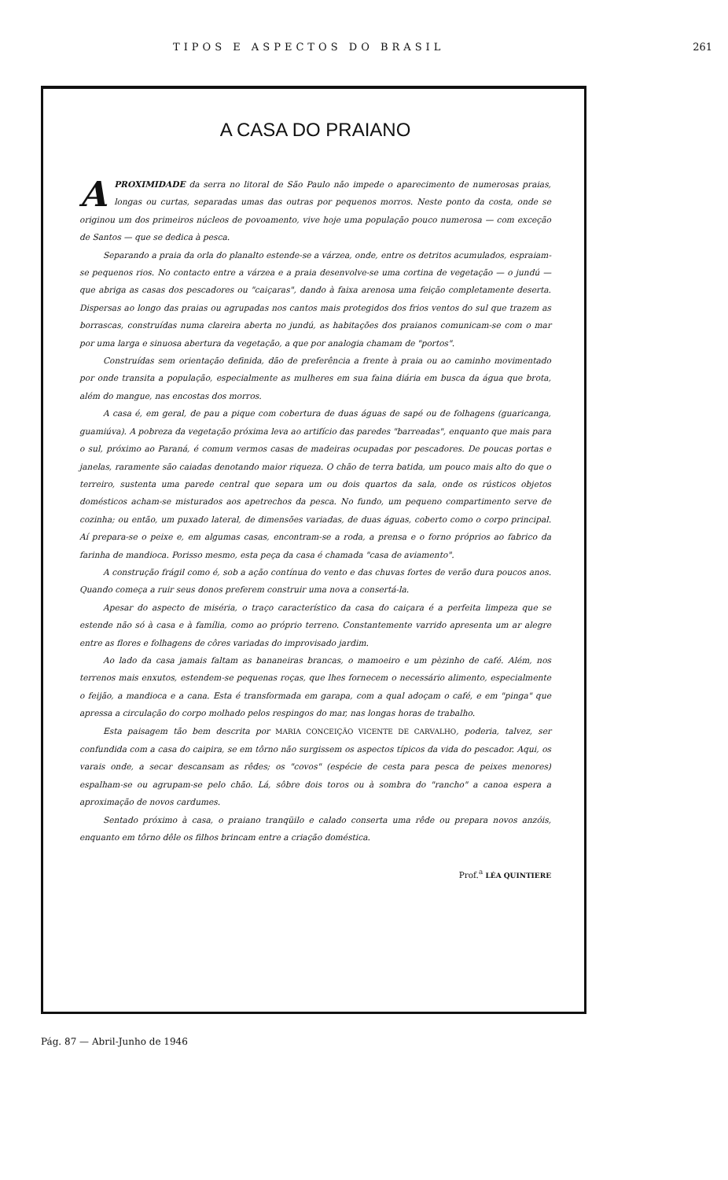TIPOS E ASPECTOS DO BRASIL 261
A CASA DO PRAIANO
APROXIMIDADE da serra no litoral de São Paulo não impede o aparecimento de numerosas praias, longas ou curtas, separadas umas das outras por pequenos morros. Neste ponto da costa, onde se originou um dos primeiros núcleos de povoamento, vive hoje uma população pouco numerosa — com exceção de Santos — que se dedica à pesca.
Separando a praia da orla do planalto estende-se a várzea, onde, entre os detritos acumulados, espraiam-se pequenos rios. No contacto entre a várzea e a praia desenvolve-se uma cortina de vegetação — o jundú — que abriga as casas dos pescadores ou "caiçaras", dando à faixa arenosa uma feição completamente deserta. Dispersas ao longo das praias ou agrupadas nos cantos mais protegidos dos frios ventos do sul que trazem as borrascas, construídas numa clareira aberta no jundú, as habitações dos praianos comunicam-se com o mar por uma larga e sinuosa abertura da vegetação, a que por analogia chamam de "portos".
Construídas sem orientação definida, dão de preferência a frente à praia ou ao caminho movimentado por onde transita a população, especialmente as mulheres em sua faina diária em busca da água que brota, além do mangue, nas encostas dos morros.
A casa é, em geral, de pau a pique com cobertura de duas águas de sapé ou de folhagens (guaricanga, guamiúva). A pobreza da vegetação próxima leva ao artifício das paredes "barreadas", enquanto que mais para o sul, próximo ao Paraná, é comum vermos casas de madeiras ocupadas por pescadores. De poucas portas e janelas, raramente são caiadas denotando maior riqueza. O chão de terra batida, um pouco mais alto do que o terreiro, sustenta uma parede central que separa um ou dois quartos da sala, onde os rústicos objetos domésticos acham-se misturados aos apetrechos da pesca. No fundo, um pequeno compartimento serve de cozinha; ou então, um puxado lateral, de dimensões variadas, de duas águas, coberto como o corpo principal. Aí prepara-se o peixe e, em algumas casas, encontram-se a roda, a prensa e o forno próprios ao fabrico da farinha de mandioca. Porisso mesmo, esta peça da casa é chamada "casa de aviamento".
A construção frágil como é, sob a ação contínua do vento e das chuvas fortes de verão dura poucos anos. Quando começa a ruir seus donos preferem construir uma nova a consertá-la.
Apesar do aspecto de miséria, o traço característico da casa do caiçara é a perfeita limpeza que se estende não só à casa e à família, como ao próprio terreno. Constantemente varrido apresenta um ar alegre entre as flores e folhagens de côres variadas do improvisado jardim.
Ao lado da casa jamais faltam as bananeiras brancas, o mamoeiro e um pèzinho de café. Além, nos terrenos mais enxutos, estendem-se pequenas roças, que lhes fornecem o necessário alimento, especialmente o feijão, a mandioca e a cana. Esta é transformada em garapa, com a qual adoçam o café, e em "pinga" que apressa a circulação do corpo molhado pelos respingos do mar, nas longas horas de trabalho.
Esta paisagem tão bem descrita por MARIA CONCEIÇÃO VICENTE DE CARVALHO, poderia, talvez, ser confundida com a casa do caipira, se em tôrno não surgissem os aspectos típicos da vida do pescador. Aqui, os varais onde, a secar descansam as rêdes; os "covos" (espécie de cesta para pesca de peixes menores) espalham-se ou agrupam-se pelo chão. Lá, sôbre dois toros ou à sombra do "rancho" a canoa espera a aproximação de novos cardumes.
Sentado próximo à casa, o praiano tranqüilo e calado conserta uma rêde ou prepara novos anzóis, enquanto em tôrno dêle os filhos brincam entre a criação doméstica.
Prof.<sup>a</sup> LÉA QUINTIERE
Pág. 87 — Abril-Junho de 1946